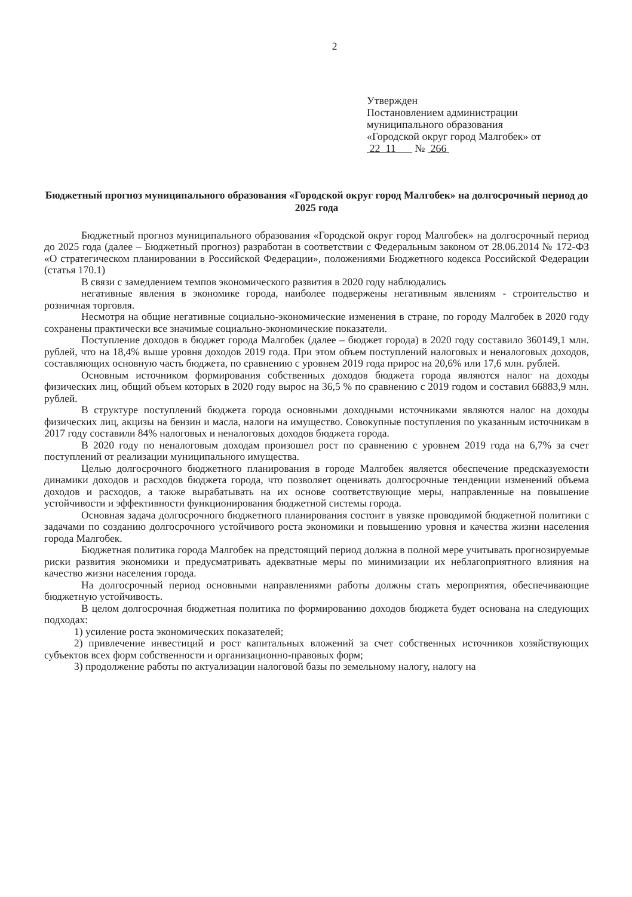2
Утвержден
Постановлением администрации
муниципального образования
«Городской округ город Малгобек» от
22 11 № 266
Бюджетный прогноз муниципального образования «Городской округ город Малгобек» на долгосрочный период до 2025 года
Бюджетный прогноз муниципального образования «Городской округ город Малгобек» на долгосрочный период до 2025 года (далее – Бюджетный прогноз) разработан в соответствии с Федеральным законом от 28.06.2014 № 172-ФЗ «О стратегическом планировании в Российской Федерации», положениями Бюджетного кодекса Российской Федерации (статья 170.1)
В связи с замедлением темпов экономического развития в 2020 году наблюдались
негативные явления в экономике города, наиболее подвержены негативным явлениям - строительство и розничная торговля.
Несмотря на общие негативные социально-экономические изменения в стране, по городу Малгобек в 2020 году сохранены практически все значимые социально-экономические показатели.
Поступление доходов в бюджет города Малгобек (далее – бюджет города) в 2020 году составило 360149,1 млн. рублей, что на 18,4% выше уровня доходов 2019 года. При этом объем поступлений налоговых и неналоговых доходов, составляющих основную часть бюджета, по сравнению с уровнем 2019 года прирос на 20,6% или 17,6 млн. рублей.
Основным источником формирования собственных доходов бюджета города являются налог на доходы физических лиц, общий объем которых в 2020 году вырос на 36,5 % по сравнению с 2019 годом и составил 66883,9 млн. рублей.
В структуре поступлений бюджета города основными доходными источниками являются налог на доходы физических лиц, акцизы на бензин и масла, налоги на имущество. Совокупные поступления по указанным источникам в 2017 году составили 84% налоговых и неналоговых доходов бюджета города.
В 2020 году по неналоговым доходам произошел рост по сравнению с уровнем 2019 года на 6,7% за счет поступлений от реализации муниципального имущества.
Целью долгосрочного бюджетного планирования в городе Малгобек является обеспечение предсказуемости динамики доходов и расходов бюджета города, что позволяет оценивать долгосрочные тенденции изменений объема доходов и расходов, а также вырабатывать на их основе соответствующие меры, направленные на повышение устойчивости и эффективности функционирования бюджетной системы города.
Основная задача долгосрочного бюджетного планирования состоит в увязке проводимой бюджетной политики с задачами по созданию долгосрочного устойчивого роста экономики и повышению уровня и качества жизни населения города Малгобек.
Бюджетная политика города Малгобек на предстоящий период должна в полной мере учитывать прогнозируемые риски развития экономики и предусматривать адекватные меры по минимизации их неблагоприятного влияния на качество жизни населения города.
На долгосрочный период основными направлениями работы должны стать мероприятия, обеспечивающие бюджетную устойчивость.
В целом долгосрочная бюджетная политика по формированию доходов бюджета будет основана на следующих подходах:
1) усиление роста экономических показателей;
2) привлечение инвестиций и рост капитальных вложений за счет собственных источников хозяйствующих субъектов всех форм собственности и организационно-правовых форм;
3) продолжение работы по актуализации налоговой базы по земельному налогу, налогу на